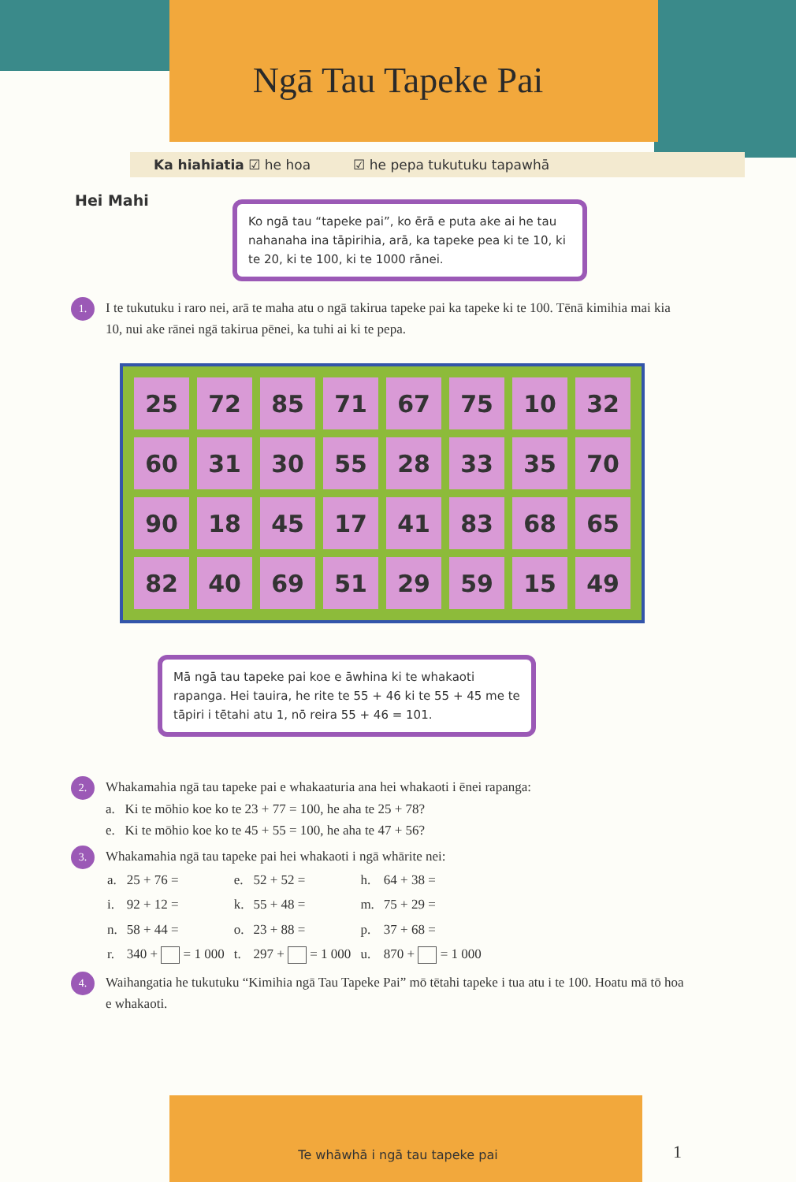Ngā Tau Tapeke Pai
Ka hiahiatia ☑ he hoa ☑ he pepa tukutuku tapawhā
Hei Mahi
Ko ngā tau “tapeke pai”, ko ērā e puta ake ai he tau nahanaha ina tāpirihia, arā, ka tapeke pea ki te 10, ki te 20, ki te 100, ki te 1000 rānei.
1. I te tukutuku i raro nei, arā te maha atu o ngā takirua tapeke pai ka tapeke ki te 100. Tēnā kimihia mai kia 10, nui ake rānei ngā takirua pēnei, ka tuhi ai ki te pepa.
| 25 | 72 | 85 | 71 | 67 | 75 | 10 | 32 |
| 60 | 31 | 30 | 55 | 28 | 33 | 35 | 70 |
| 90 | 18 | 45 | 17 | 41 | 83 | 68 | 65 |
| 82 | 40 | 69 | 51 | 29 | 59 | 15 | 49 |
Mā ngā tau tapeke pai koe e āwhina ki te whakaoti rapanga. Hei tauira, he rite te 55 + 46 ki te 55 + 45 me te tāpiri i tētahi atu 1, nō reira 55 + 46 = 101.
2.
Whakamahia ngā tau tapeke pai e whakaaturia ana hei whakaoti i ēnei rapanga:
a. Ki te mōhio koe ko te 23 + 77 = 100, he aha te 25 + 78?
e. Ki te mōhio koe ko te 45 + 55 = 100, he aha te 47 + 56?
3.
Whakamahia ngā tau tapeke pai hei whakaoti i ngā whārite nei:
| a. | 25 + 76 = | e. | 52 + 52 = | h. | 64 + 38 = |
| i. | 92 + 12 = | k. | 55 + 48 = | m. | 75 + 29 = |
| n. | 58 + 44 = | o. | 23 + 88 = | p. | 37 + 68 = |
| r. | 340 + = 1 000 | t. | 297 + = 1 000 | u. | 870 + = 1 000 |
4. Waihangatia he tukutuku “Kimihia ngā Tau Tapeke Pai” mō tētahi tapeke i tua atu i te 100. Hoatu mā tō hoa e whakaoti.
Te whāwhā i ngā tau tapeke pai 1